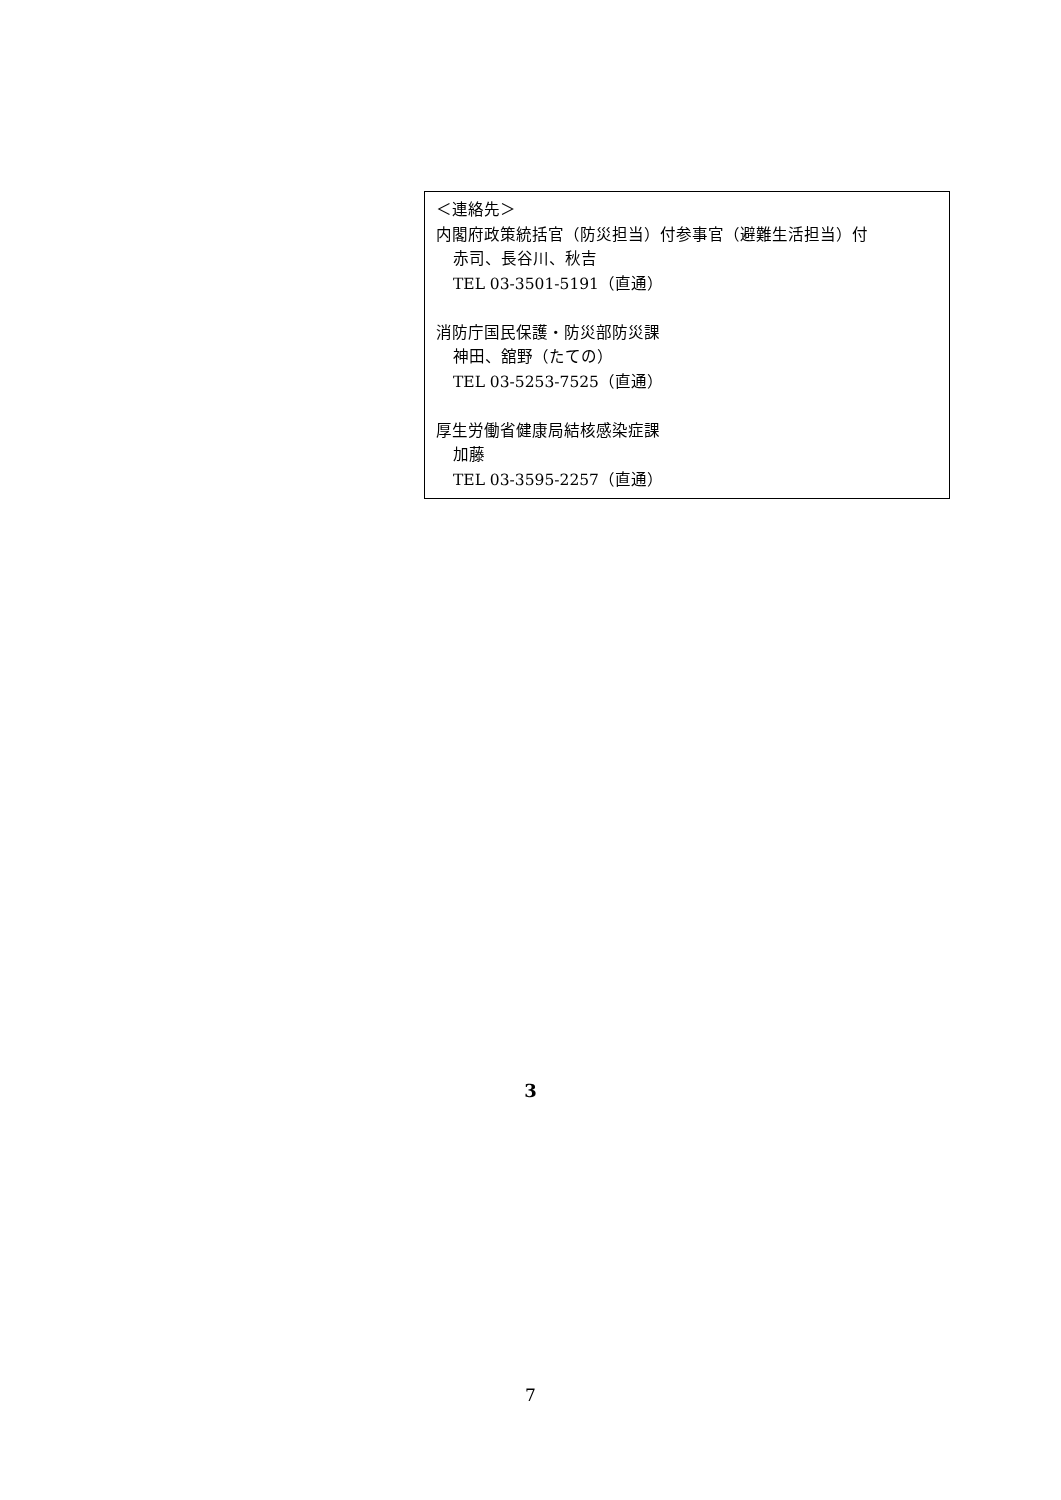＜連絡先＞
内閣府政策統括官（防災担当）付参事官（避難生活担当）付
赤司、長谷川、秋吉
TEL 03-3501-5191（直通）
消防庁国民保護・防災部防災課
神田、舘野（たての）
TEL 03-5253-7525（直通）
厚生労働省健康局結核感染症課
加藤
TEL 03-3595-2257（直通）
3
7